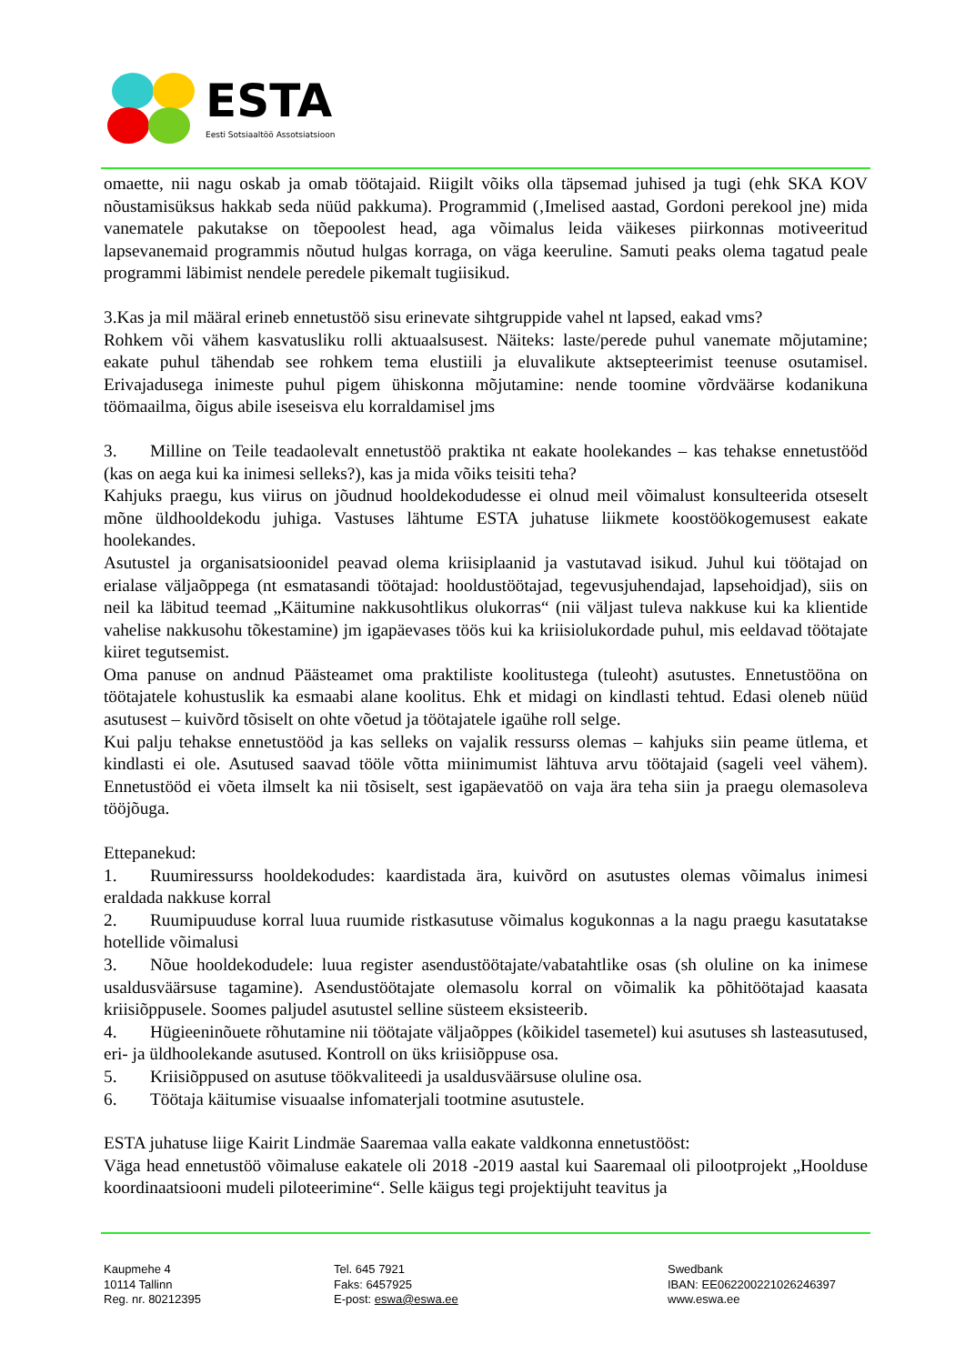ESTA
Eesti Sotsiaaltöö Assotsiatsioon
omaette, nii nagu oskab ja omab töötajaid. Riigilt võiks olla täpsemad juhised ja tugi (ehk SKA KOV nõustamisüksus hakkab seda nüüd pakkuma). Programmid (‚Imelised aastad, Gordoni perekool jne) mida vanematele pakutakse on tõepoolest head, aga võimalus leida väikeses piirkonnas motiveeritud lapsevanemaid programmis nõutud hulgas korraga, on väga keeruline. Samuti peaks olema tagatud peale programmi läbimist nendele peredele pikemalt tugiisikud.
3.Kas ja mil määral erineb ennetustöö sisu erinevate sihtgruppide vahel nt lapsed, eakad vms?
Rohkem või vähem kasvatusliku rolli aktuaalsusest. Näiteks: laste/perede puhul vanemate mõjutamine; eakate puhul tähendab see rohkem tema elustiili ja eluvalikute aktsepteerimist teenuse osutamisel. Erivajadusega inimeste puhul pigem ühiskonna mõjutamine: nende toomine võrdväärse kodanikuna töömaailma, õigus abile iseseisva elu korraldamisel jms
3. Milline on Teile teadaolevalt ennetustöö praktika nt eakate hoolekandes – kas tehakse ennetustööd (kas on aega kui ka inimesi selleks?), kas ja mida võiks teisiti teha?
Kahjuks praegu, kus viirus on jõudnud hooldekodudesse ei olnud meil võimalust konsulteerida otseselt mõne üldhooldekodu juhiga. Vastuses lähtume ESTA juhatuse liikmete koostöökogemusest eakate hoolekandes.
Asutustel ja organisatsioonidel peavad olema kriisiplaanid ja vastutavad isikud. Juhul kui töötajad on erialase väljaõppega (nt esmatasandi töötajad: hooldustöötajad, tegevusjuhendajad, lapsehoidjad), siis on neil ka läbitud teemad „Käitumine nakkusohtlikus olukorras“ (nii väljast tuleva nakkuse kui ka klientide vahelise nakkusohu tõkestamine) jm igapäevases töös kui ka kriisiolukordade puhul, mis eeldavad töötajate kiiret tegutsemist.
Oma panuse on andnud Päästeamet oma praktiliste koolitustega (tuleoht) asutustes. Ennetustööna on töötajatele kohustuslik ka esmaabi alane koolitus. Ehk et midagi on kindlasti tehtud. Edasi oleneb nüüd asutusest – kuivõrd tõsiselt on ohte võetud ja töötajatele igaühe roll selge.
Kui palju tehakse ennetustööd ja kas selleks on vajalik ressurss olemas – kahjuks siin peame ütlema, et kindlasti ei ole. Asutused saavad tööle võtta miinimumist lähtuva arvu töötajaid (sageli veel vähem). Ennetustööd ei võeta ilmselt ka nii tõsiselt, sest igapäevatöö on vaja ära teha siin ja praegu olemasoleva tööjõuga.
Ettepanekud:
1. Ruumiressurss hooldekodudes: kaardistada ära, kuivõrd on asutustes olemas võimalus inimesi eraldada nakkuse korral
2. Ruumipuuduse korral luua ruumide ristkasutuse võimalus kogukonnas a la nagu praegu kasutatakse hotellide võimalusi
3. Nõue hooldekodudele: luua register asendustöötajate/vabatahtlike osas (sh oluline on ka inimese usaldusväärsuse tagamine). Asendustöötajate olemasolu korral on võimalik ka põhitöötajad kaasata kriisiõppusele. Soomes paljudel asutustel selline süsteem eksisteerib.
4. Hügieeninõuete rõhutamine nii töötajate väljaõppes (kõikidel tasemetel) kui asutuses sh lasteasutused, eri- ja üldhoolekande asutused. Kontroll on üks kriisiõppuse osa.
5. Kriisiõppused on asutuse töökvaliteedi ja usaldusväärsuse oluline osa.
6. Töötaja käitumise visuaalse infomaterjali tootmine asutustele.
ESTA juhatuse liige Kairit Lindmäe Saaremaa valla eakate valdkonna ennetustööst:
Väga head ennetustöö võimaluse eakatele oli 2018 -2019 aastal kui Saaremaal oli pilootprojekt „Hoolduse koordinaatsiooni mudeli piloteerimine“. Selle käigus tegi projektijuht teavitus ja
Kaupmehe 4
10114 Tallinn
Reg. nr. 80212395
Tel. 645 7921
Faks: 6457925
E-post: eswa@eswa.ee
Swedbank
IBAN: EE062200221026246397
www.eswa.ee